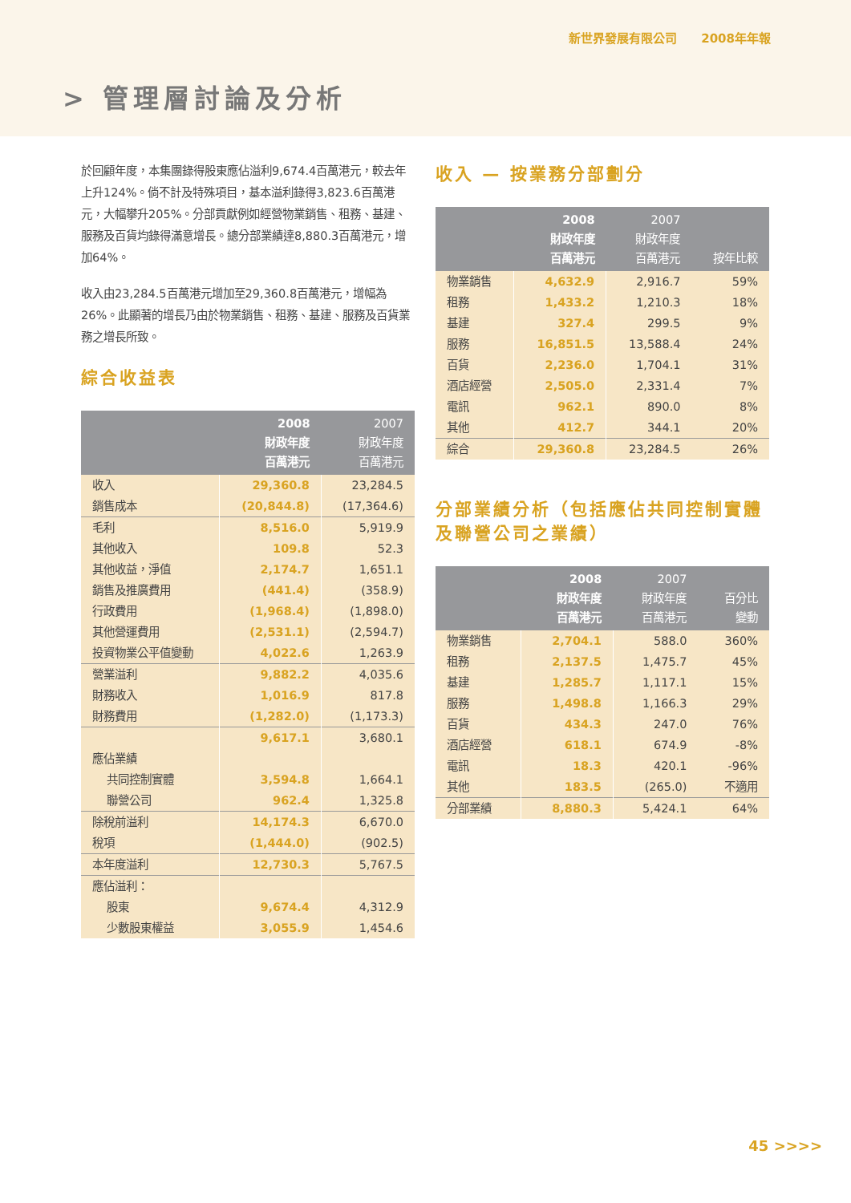新世界發展有限公司 2008年年報
> 管理層討論及分析
於回顧年度，本集團錄得股東應佔溢利9,674.4百萬港元，較去年上升124%。倘不計及特殊項目，基本溢利錄得3,823.6百萬港元，大幅攀升205%。分部貢獻例如經營物業銷售、租務、基建、服務及百貨均錄得滿意增長。總分部業績達8,880.3百萬港元，增加64%。
收入由23,284.5百萬港元增加至29,360.8百萬港元，增幅為26%。此顯著的增長乃由於物業銷售、租務、基建、服務及百貨業務之增長所致。
綜合收益表
| | 2008 財政年度 百萬港元 | 2007 財政年度 百萬港元 |
| --- | --- | --- |
| 收入 | 29,360.8 | 23,284.5 |
| 銷售成本 | (20,844.8) | (17,364.6) |
| 毛利 | 8,516.0 | 5,919.9 |
| 其他收入 | 109.8 | 52.3 |
| 其他收益，淨值 | 2,174.7 | 1,651.1 |
| 銷售及推廣費用 | (441.4) | (358.9) |
| 行政費用 | (1,968.4) | (1,898.0) |
| 其他營運費用 | (2,531.1) | (2,594.7) |
| 投資物業公平值變動 | 4,022.6 | 1,263.9 |
| 營業溢利 | 9,882.2 | 4,035.6 |
| 財務收入 | 1,016.9 | 817.8 |
| 財務費用 | (1,282.0) | (1,173.3) |
| | 9,617.1 | 3,680.1 |
| 應佔業績 | | |
| 共同控制實體 | 3,594.8 | 1,664.1 |
| 聯營公司 | 962.4 | 1,325.8 |
| 除稅前溢利 | 14,174.3 | 6,670.0 |
| 稅項 | (1,444.0) | (902.5) |
| 本年度溢利 | 12,730.3 | 5,767.5 |
| 應佔溢利： | | |
| 股東 | 9,674.4 | 4,312.9 |
| 少數股東權益 | 3,055.9 | 1,454.6 |
收入 — 按業務分部劃分
| | 2008 財政年度 百萬港元 | 2007 財政年度 百萬港元 | 按年比較 |
| --- | --- | --- | --- |
| 物業銷售 | 4,632.9 | 2,916.7 | 59% |
| 租務 | 1,433.2 | 1,210.3 | 18% |
| 基建 | 327.4 | 299.5 | 9% |
| 服務 | 16,851.5 | 13,588.4 | 24% |
| 百貨 | 2,236.0 | 1,704.1 | 31% |
| 酒店經營 | 2,505.0 | 2,331.4 | 7% |
| 電訊 | 962.1 | 890.0 | 8% |
| 其他 | 412.7 | 344.1 | 20% |
| 綜合 | 29,360.8 | 23,284.5 | 26% |
分部業績分析（包括應佔共同控制實體及聯營公司之業績）
| | 2008 財政年度 百萬港元 | 2007 財政年度 百萬港元 | 百分比 變動 |
| --- | --- | --- | --- |
| 物業銷售 | 2,704.1 | 588.0 | 360% |
| 租務 | 2,137.5 | 1,475.7 | 45% |
| 基建 | 1,285.7 | 1,117.1 | 15% |
| 服務 | 1,498.8 | 1,166.3 | 29% |
| 百貨 | 434.3 | 247.0 | 76% |
| 酒店經營 | 618.1 | 674.9 | -8% |
| 電訊 | 18.3 | 420.1 | -96% |
| 其他 | 183.5 | (265.0) | 不適用 |
| 分部業績 | 8,880.3 | 5,424.1 | 64% |
45 >>>>